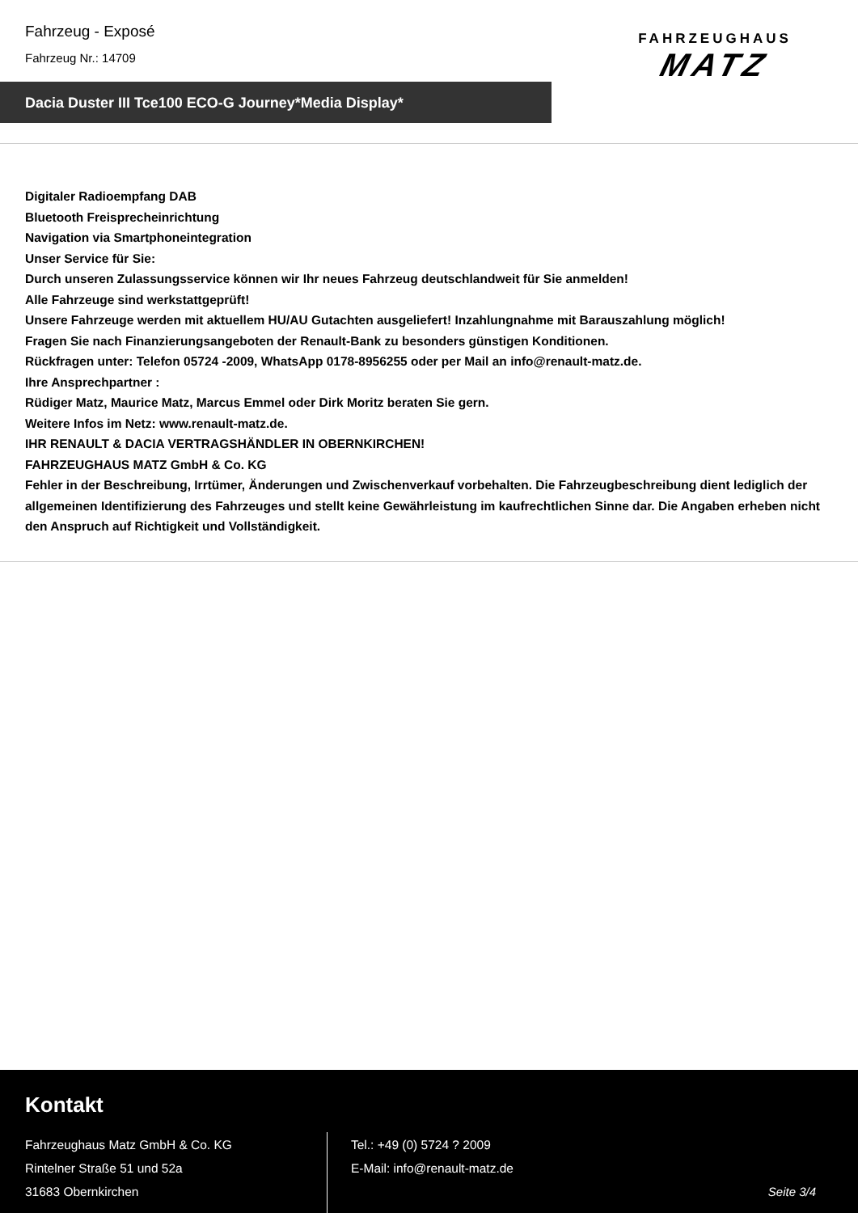Fahrzeug - Exposé
Fahrzeug Nr.: 14709
FAHRZEUGHAUS
MATZ
Dacia Duster III Tce100 ECO-G Journey*Media Display*
Digitaler Radioempfang DAB
Bluetooth Freisprecheinrichtung
Navigation via Smartphoneintegration
Unser Service für Sie:
Durch unseren Zulassungsservice können wir Ihr neues Fahrzeug deutschlandweit für Sie anmelden!
Alle Fahrzeuge sind werkstattgeprüft!
Unsere Fahrzeuge werden mit aktuellem HU/AU Gutachten ausgeliefert! Inzahlungnahme mit Barauszahlung möglich!
Fragen Sie nach Finanzierungsangeboten der Renault-Bank zu besonders günstigen Konditionen.
Rückfragen unter: Telefon 05724 -2009, WhatsApp 0178-8956255 oder per Mail an info@renault-matz.de.
Ihre Ansprechpartner :
Rüdiger Matz, Maurice Matz, Marcus Emmel oder Dirk Moritz beraten Sie gern.
Weitere Infos im Netz: www.renault-matz.de.
IHR RENAULT & DACIA VERTRAGSHÄNDLER IN OBERNKIRCHEN!
FAHRZEUGHAUS MATZ GmbH & Co. KG
Fehler in der Beschreibung, Irrtümer, Änderungen und Zwischenverkauf vorbehalten. Die Fahrzeugbeschreibung dient lediglich der allgemeinen Identifizierung des Fahrzeuges und stellt keine Gewährleistung im kaufrechtlichen Sinne dar. Die Angaben erheben nicht den Anspruch auf Richtigkeit und Vollständigkeit.
Kontakt
Fahrzeughaus Matz GmbH & Co. KG
Rintelner Straße 51 und 52a
31683 Obernkirchen
Tel.: +49 (0) 5724 ? 2009
E-Mail: info@renault-matz.de
Seite 3/4